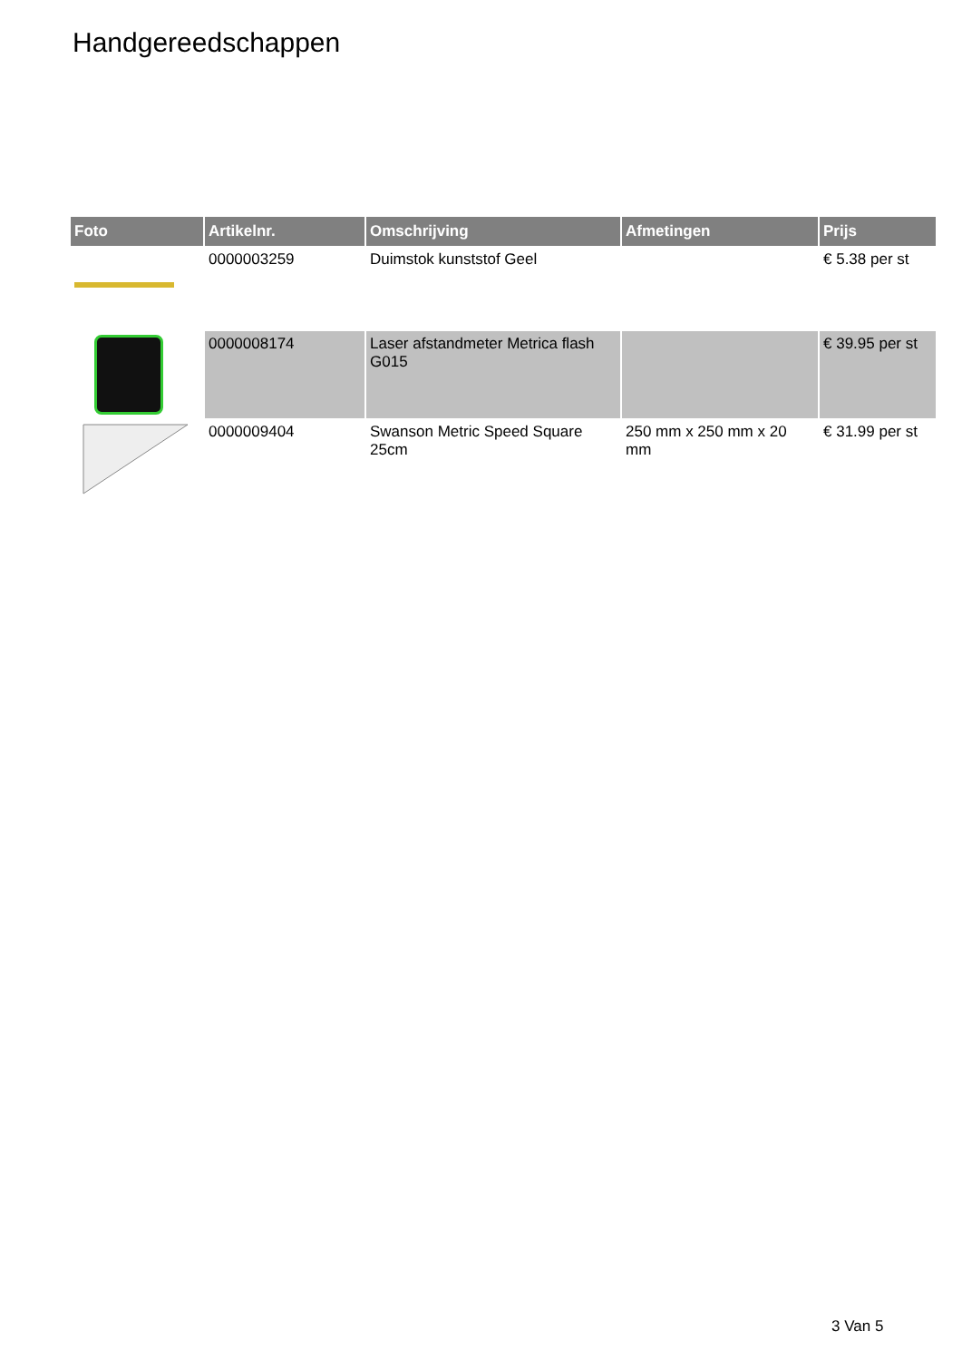Handgereedschappen
| Foto | Artikelnr. | Omschrijving | Afmetingen | Prijs |
| --- | --- | --- | --- | --- |
| | 0000003259 | Duimstok kunststof Geel | | € 5.38 per st |
| | 0000008174 | Laser afstandmeter Metrica flash G015 | | € 39.95 per st |
| | 0000009404 | Swanson Metric Speed Square 25cm | 250 mm x 250 mm x 20 mm | € 31.99 per st |
3 Van 5